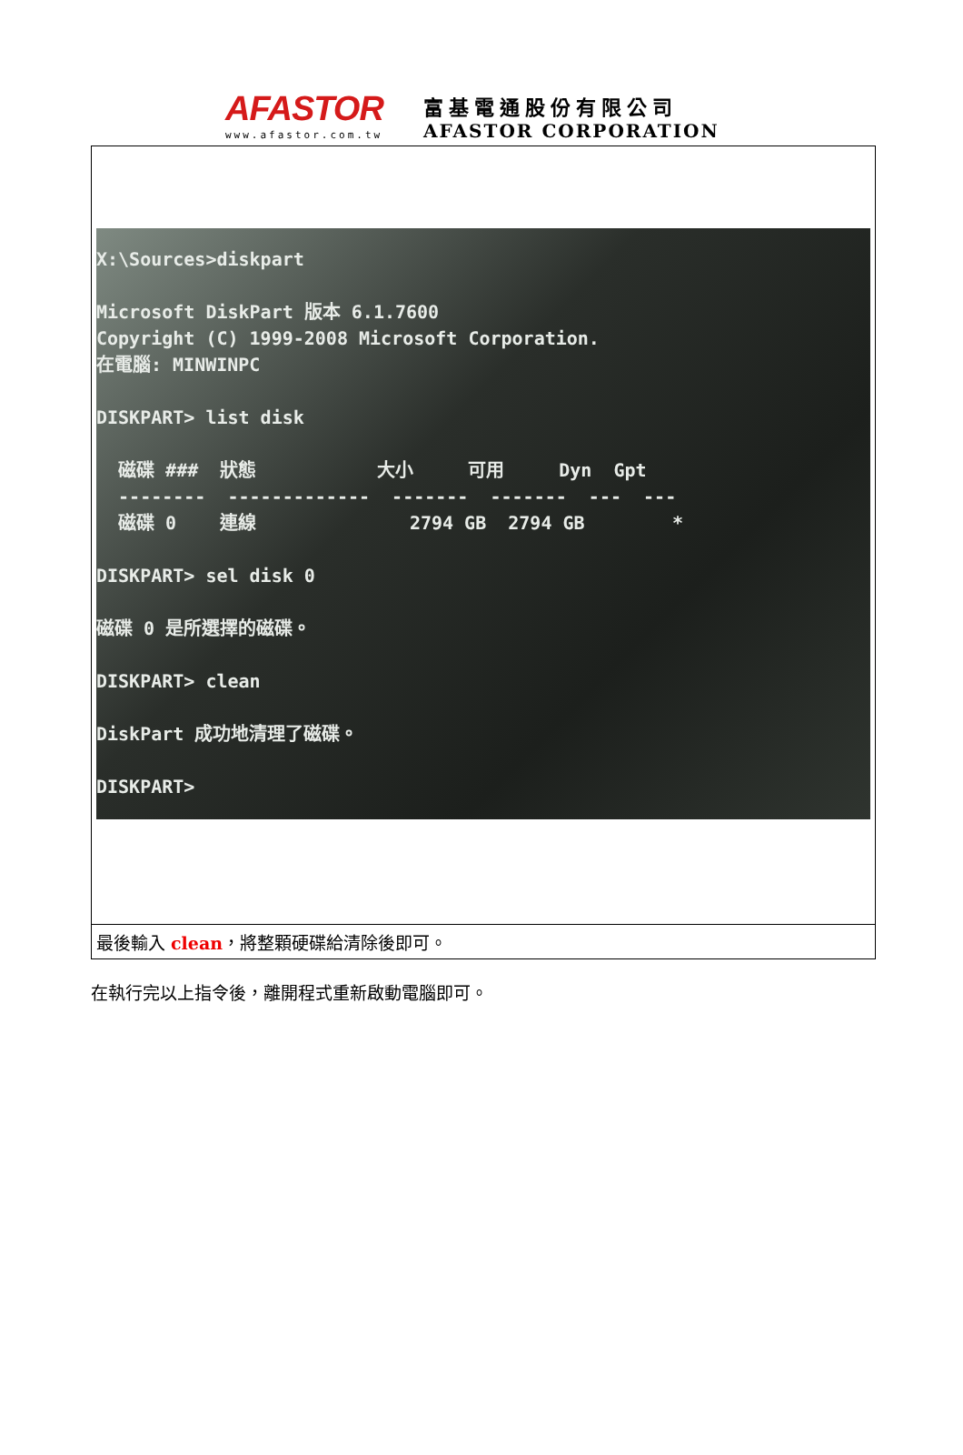AFASTOR
www.afastor.com.tw
富基電通股份有限公司
AFASTOR CORPORATION
| X:\Sources>diskpart Microsoft DiskPart 版本 6.1.7600 Copyright (C) 1999-2008 Microsoft Corporation. 在電腦: MINWINPC DISKPART> list disk 磁碟 ### 狀態 大小 可用 Dyn Gpt -------- ------------- ------- ------- --- --- 磁碟 0 連線 2794 GB 2794 GB * DISKPART> sel disk 0 磁碟 0 是所選擇的磁碟。 DISKPART> clean DiskPart 成功地清理了磁碟。 DISKPART> |
| 最後輸入 clean ，將整顆硬碟給清除後即可。 |
在執行完以上指令後，離開程式重新啟動電腦即可。